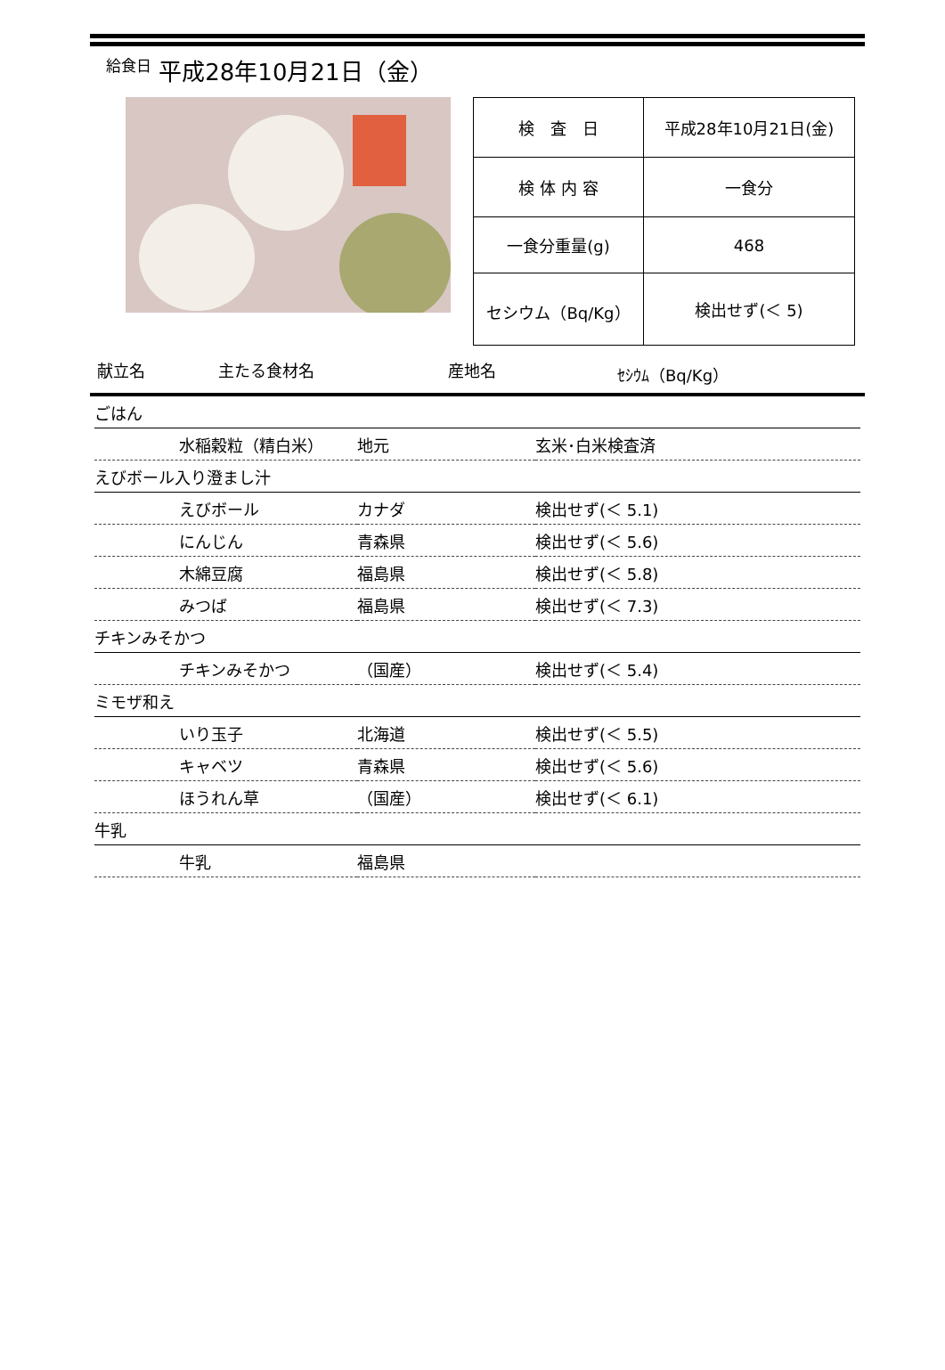給食日 平成28年10月21日（金）
| 検 査 日 | 平成28年10月21日(金) |
| 検 体 内 容 | 一食分 |
| 一食分重量(g) | 468 |
| セシウム（Bq/Kg） | 検出せず(＜ 5) |
献立名 主たる食材名 産地名 ｾｼｳﾑ（Bq/Kg）
| ごはん | | |
| 水稲穀粒（精白米） | 地元 | 玄米･白米検査済 |
| えびボール入り澄まし汁 | | |
| えびボール | カナダ | 検出せず(＜ 5.1) |
| にんじん | 青森県 | 検出せず(＜ 5.6) |
| 木綿豆腐 | 福島県 | 検出せず(＜ 5.8) |
| みつば | 福島県 | 検出せず(＜ 7.3) |
| チキンみそかつ | | |
| チキンみそかつ | （国産） | 検出せず(＜ 5.4) |
| ミモザ和え | | |
| いり玉子 | 北海道 | 検出せず(＜ 5.5) |
| キャベツ | 青森県 | 検出せず(＜ 5.6) |
| ほうれん草 | （国産） | 検出せず(＜ 6.1) |
| 牛乳 | | |
| 牛乳 | 福島県 | |